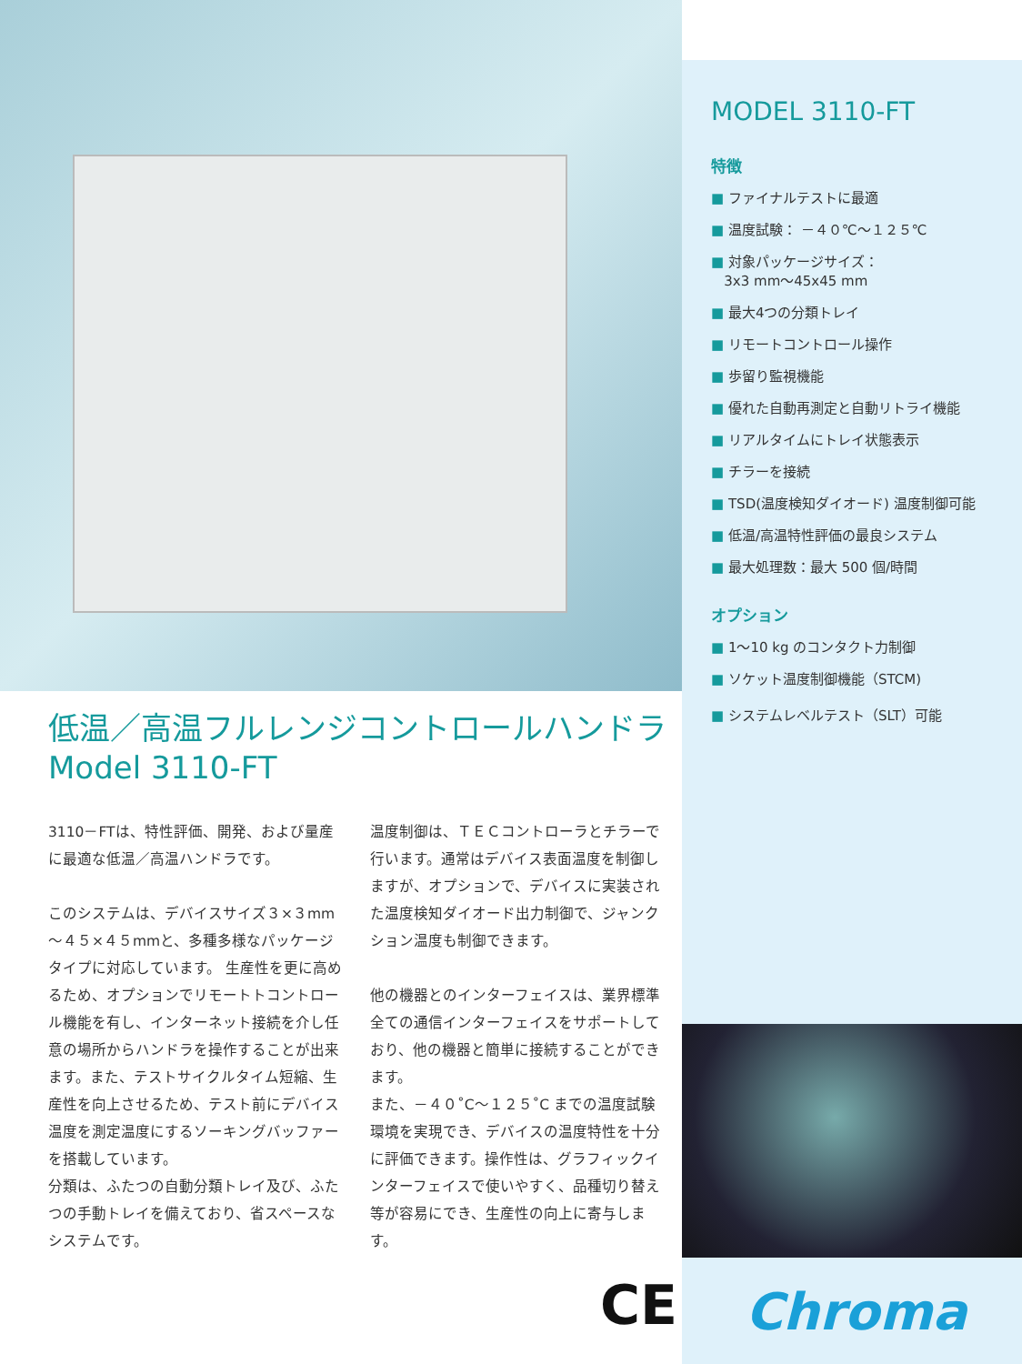MODEL 3110-FT
特徴
■ ファイナルテストに最適
■ 温度試験： －４０℃～１２５℃
■ 対象パッケージサイズ：
3x3 mm～45x45 mm
■ 最大4つの分類トレイ
■ リモートコントロール操作
■ 歩留り監視機能
■ 優れた自動再測定と自動リトライ機能
■ リアルタイムにトレイ状態表示
■ チラーを接続
■ TSD(温度検知ダイオード) 温度制御可能
■ 低温/高温特性評価の最良システム
■ 最大処理数：最大 500 個/時間
オプション
■ 1～10 kg のコンタクト力制御
■ ソケット温度制御機能（STCM)
■ システムレベルテスト（SLT）可能
Chroma
低温／高温フルレンジコントロールハンドラ
Model 3110-FT
3110－FTは、特性評価、開発、および量産に最適な低温／高温ハンドラです。
このシステムは、デバイスサイズ３×３mm～４５×４５mmと、多種多様なパッケージタイプに対応しています。 生産性を更に高めるため、オプションでリモートトコントロール機能を有し、インターネット接続を介し任意の場所からハンドラを操作することが出来ます。また、テストサイクルタイム短縮、生産性を向上させるため、テスト前にデバイス温度を測定温度にするソーキングバッファーを搭載しています。
分類は、ふたつの自動分類トレイ及び、ふたつの手動トレイを備えており、省スペースなシステムです。
温度制御は、ＴＥＣコントローラとチラーで行います。通常はデバイス表面温度を制御しますが、オプションで、デバイスに実装された温度検知ダイオード出力制御で、ジャンクション温度も制御できます。
他の機器とのインターフェイスは、業界標準全ての通信インターフェイスをサポートしており、他の機器と簡単に接続することができます。
また、－４０˚C～１２５˚C までの温度試験環境を実現でき、デバイスの温度特性を十分に評価できます。操作性は、グラフィックインターフェイスで使いやすく、品種切り替え等が容易にでき、生産性の向上に寄与します。
CE